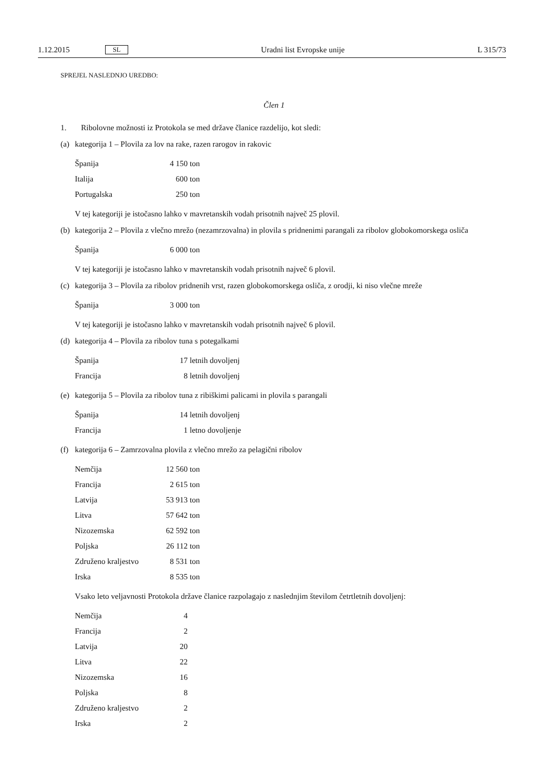1.12.2015 SL Uradni list Evropske unije L 315/73
SPREJEL NASLEDNJO UREDBO:
Člen 1
1. Ribolovne možnosti iz Protokola se med države članice razdelijo, kot sledi:
(a) kategorija 1 – Plovila za lov na rake, razen rarogov in rakovic
| Španija | 4 150 | ton |
| Italija | 600 | ton |
| Portugalska | 250 | ton |
V tej kategoriji je istočasno lahko v mavretanskih vodah prisotnih največ 25 plovil.
(b) kategorija 2 – Plovila z vlečno mrežo (nezamrzovalna) in plovila s pridnenimi parangali za ribolov globokomorskega osliča
| Španija | 6 000 | ton |
V tej kategoriji je istočasno lahko v mavretanskih vodah prisotnih največ 6 plovil.
(c) kategorija 3 – Plovila za ribolov pridnenih vrst, razen globokomorskega osliča, z orodji, ki niso vlečne mreže
| Španija | 3 000 | ton |
V tej kategoriji je istočasno lahko v mavretanskih vodah prisotnih največ 6 plovil.
(d) kategorija 4 – Plovila za ribolov tuna s potegalkami
| Španija | 17 | letnih dovoljenj |
| Francija | 8 | letnih dovoljenj |
(e) kategorija 5 – Plovila za ribolov tuna z ribiškimi palicami in plovila s parangali
| Španija | 14 | letnih dovoljenj |
| Francija | 1 | letno dovoljenje |
(f) kategorija 6 – Zamrzovalna plovila z vlečno mrežo za pelagični ribolov
| Nemčija | 12 560 | ton |
| Francija | 2 615 | ton |
| Latvija | 53 913 | ton |
| Litva | 57 642 | ton |
| Nizozemska | 62 592 | ton |
| Poljska | 26 112 | ton |
| Združeno kraljestvo | 8 531 | ton |
| Irska | 8 535 | ton |
Vsako leto veljavnosti Protokola države članice razpolagajo z naslednjim številom četrtletnih dovoljenj:
| Nemčija | 4 |
| Francija | 2 |
| Latvija | 20 |
| Litva | 22 |
| Nizozemska | 16 |
| Poljska | 8 |
| Združeno kraljestvo | 2 |
| Irska | 2 |